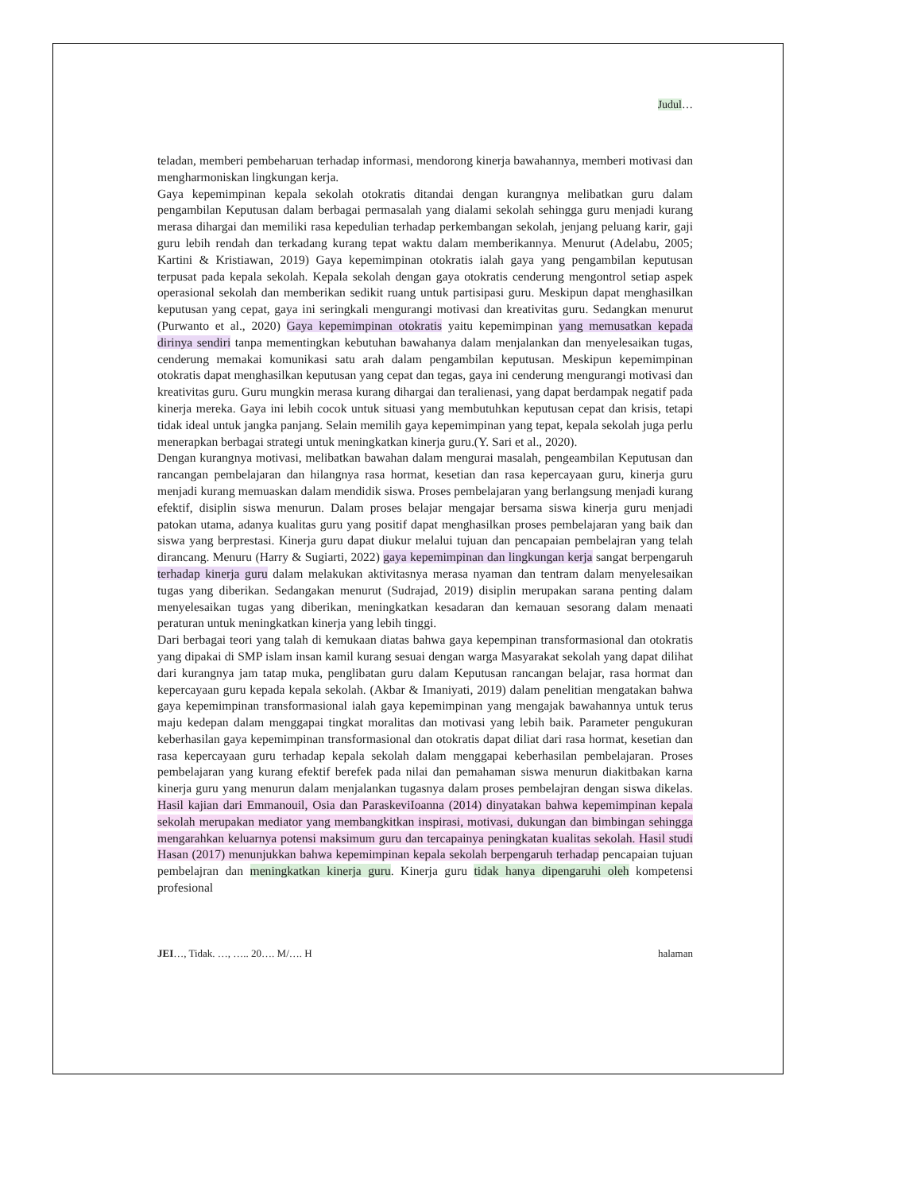Judul…
teladan, memberi pembeharuan terhadap informasi, mendorong kinerja bawahannya, memberi motivasi dan mengharmoniskan lingkungan kerja.
Gaya kepemimpinan kepala sekolah otokratis ditandai dengan kurangnya melibatkan guru dalam pengambilan Keputusan dalam berbagai permasalah yang dialami sekolah sehingga guru menjadi kurang merasa dihargai dan memiliki rasa kepedulian terhadap perkembangan sekolah, jenjang peluang karir, gaji guru lebih rendah dan terkadang kurang tepat waktu dalam memberikannya. Menurut (Adelabu, 2005; Kartini & Kristiawan, 2019) Gaya kepemimpinan otokratis ialah gaya yang pengambilan keputusan terpusat pada kepala sekolah. Kepala sekolah dengan gaya otokratis cenderung mengontrol setiap aspek operasional sekolah dan memberikan sedikit ruang untuk partisipasi guru. Meskipun dapat menghasilkan keputusan yang cepat, gaya ini seringkali mengurangi motivasi dan kreativitas guru. Sedangkan menurut (Purwanto et al., 2020) Gaya kepemimpinan otokratis yaitu kepemimpinan yang memusatkan kepada dirinya sendiri tanpa mementingkan kebutuhan bawahanya dalam menjalankan dan menyelesaikan tugas, cenderung memakai komunikasi satu arah dalam pengambilan keputusan. Meskipun kepemimpinan otokratis dapat menghasilkan keputusan yang cepat dan tegas, gaya ini cenderung mengurangi motivasi dan kreativitas guru. Guru mungkin merasa kurang dihargai dan teralienasi, yang dapat berdampak negatif pada kinerja mereka. Gaya ini lebih cocok untuk situasi yang membutuhkan keputusan cepat dan krisis, tetapi tidak ideal untuk jangka panjang. Selain memilih gaya kepemimpinan yang tepat, kepala sekolah juga perlu menerapkan berbagai strategi untuk meningkatkan kinerja guru.(Y. Sari et al., 2020).
Dengan kurangnya motivasi, melibatkan bawahan dalam mengurai masalah, pengeambilan Keputusan dan rancangan pembelajaran dan hilangnya rasa hormat, kesetian dan rasa kepercayaan guru, kinerja guru menjadi kurang memuaskan dalam mendidik siswa. Proses pembelajaran yang berlangsung menjadi kurang efektif, disiplin siswa menurun. Dalam proses belajar mengajar bersama siswa kinerja guru menjadi patokan utama, adanya kualitas guru yang positif dapat menghasilkan proses pembelajaran yang baik dan siswa yang berprestasi. Kinerja guru dapat diukur melalui tujuan dan pencapaian pembelajran yang telah dirancang. Menuru (Harry & Sugiarti, 2022) gaya kepemimpinan dan lingkungan kerja sangat berpengaruh terhadap kinerja guru dalam melakukan aktivitasnya merasa nyaman dan tentram dalam menyelesaikan tugas yang diberikan. Sedangakan menurut (Sudrajad, 2019) disiplin merupakan sarana penting dalam menyelesaikan tugas yang diberikan, meningkatkan kesadaran dan kemauan sesorang dalam menaati peraturan untuk meningkatkan kinerja yang lebih tinggi.
Dari berbagai teori yang talah di kemukaan diatas bahwa gaya kepempinan transformasional dan otokratis yang dipakai di SMP islam insan kamil kurang sesuai dengan warga Masyarakat sekolah yang dapat dilihat dari kurangnya jam tatap muka, penglibatan guru dalam Keputusan rancangan belajar, rasa hormat dan kepercayaan guru kepada kepala sekolah. (Akbar & Imaniyati, 2019) dalam penelitian mengatakan bahwa gaya kepemimpinan transformasional ialah gaya kepemimpinan yang mengajak bawahannya untuk terus maju kedepan dalam menggapai tingkat moralitas dan motivasi yang lebih baik. Parameter pengukuran keberhasilan gaya kepemimpinan transformasional dan otokratis dapat diliat dari rasa hormat, kesetian dan rasa kepercayaan guru terhadap kepala sekolah dalam menggapai keberhasilan pembelajaran. Proses pembelajaran yang kurang efektif berefek pada nilai dan pemahaman siswa menurun diakitbakan karna kinerja guru yang menurun dalam menjalankan tugasnya dalam proses pembelajran dengan siswa dikelas. Hasil kajian dari Emmanouil, Osia dan ParaskeviIoanna (2014) dinyatakan bahwa kepemimpinan kepala sekolah merupakan mediator yang membangkitkan inspirasi, motivasi, dukungan dan bimbingan sehingga mengarahkan keluarnya potensi maksimum guru dan tercapainya peningkatan kualitas sekolah. Hasil studi Hasan (2017) menunjukkan bahwa kepemimpinan kepala sekolah berpengaruh terhadap pencapaian tujuan pembelajran dan meningkatkan kinerja guru. Kinerja guru tidak hanya dipengaruhi oleh kompetensi profesional
JEI…, Tidak. …, ….. 20…. M/…. H halaman